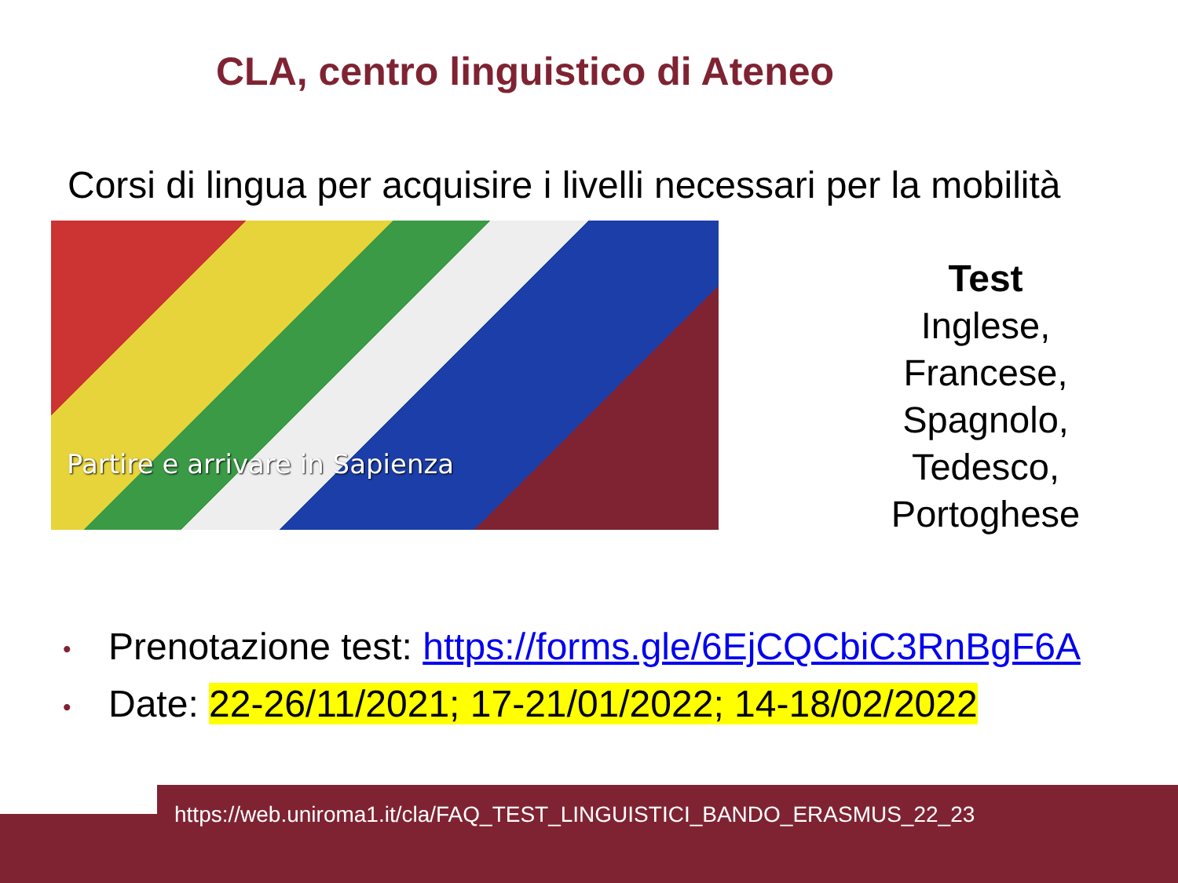CLA, centro linguistico di Ateneo
Corsi di lingua per acquisire i livelli necessari per la mobilità
Partire e arrivare in Sapienza
Test
Inglese,
Francese,
Spagnolo,
Tedesco,
Portoghese
• Prenotazione test: https://forms.gle/6EjCQCbiC3RnBgF6A
• Date: 22-26/11/2021; 17-21/01/2022; 14-18/02/2022
https://web.uniroma1.it/cla/FAQ_TEST_LINGUISTICI_BANDO_ERASMUS_22_23